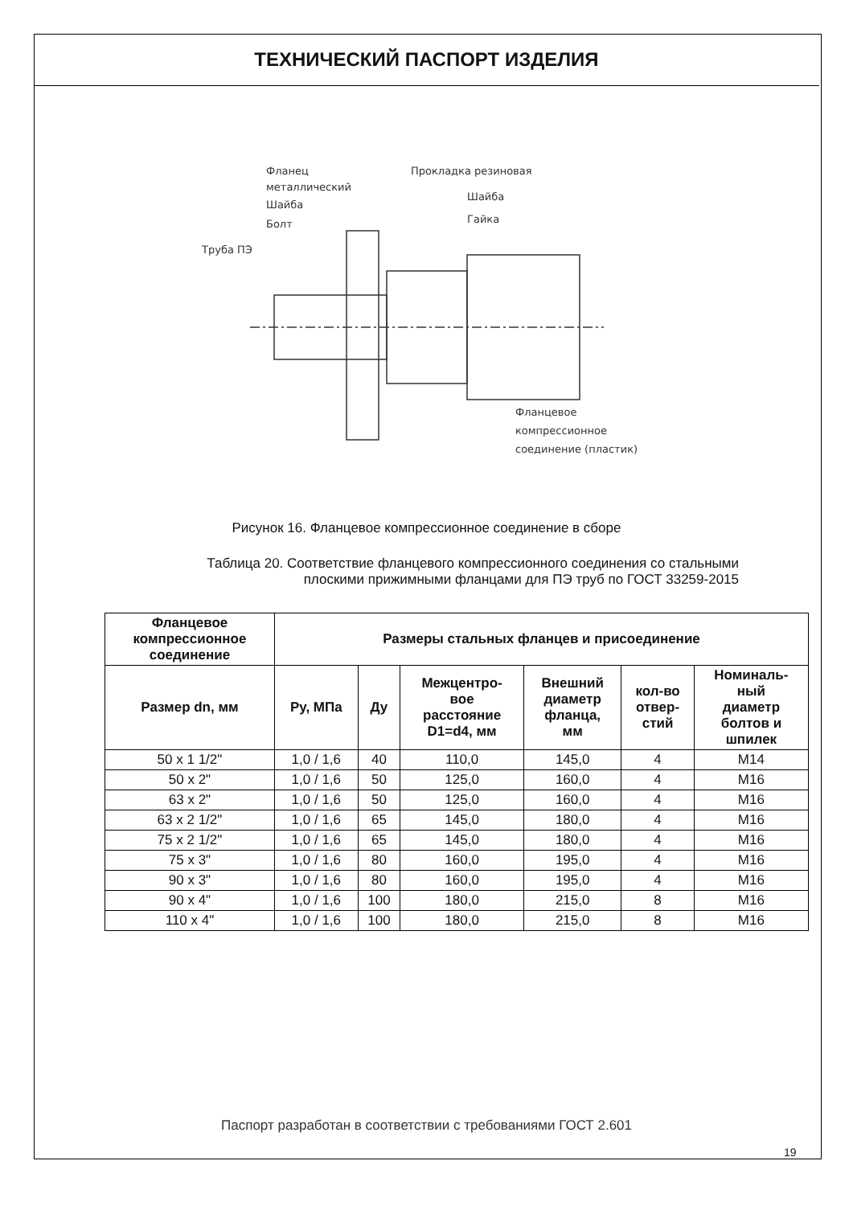ТЕХНИЧЕСКИЙ ПАСПОРТ ИЗДЕЛИЯ
Фланец
металлический
Шайба
Болт
Труба ПЭ
Прокладка резиновая
Шайба
Гайка
Фланцевое
компрессионное
соединение (пластик)
Рисунок 16. Фланцевое компрессионное соединение в сборе
Таблица 20. Соответствие фланцевого компрессионного соединения со стальными
плоскими прижимными фланцами для ПЭ труб по ГОСТ 33259-2015
| Фланцевое компрессионное соединение | Размеры стальных фланцев и присоединение | | | | | |
| --- | --- | --- | --- | --- | --- | --- |
| Размер dn, мм | Ру, МПа | Ду | Межцентро- вое расстояние D1=d4, мм | Внешний диаметр фланца, мм | кол-во отвер- стий | Номиналь- ный диаметр болтов и шпилек |
| 50 x 1 1/2" | 1,0 / 1,6 | 40 | 110,0 | 145,0 | 4 | M14 |
| 50 x 2" | 1,0 / 1,6 | 50 | 125,0 | 160,0 | 4 | M16 |
| 63 x 2" | 1,0 / 1,6 | 50 | 125,0 | 160,0 | 4 | M16 |
| 63 x 2 1/2" | 1,0 / 1,6 | 65 | 145,0 | 180,0 | 4 | M16 |
| 75 x 2 1/2" | 1,0 / 1,6 | 65 | 145,0 | 180,0 | 4 | M16 |
| 75 x 3" | 1,0 / 1,6 | 80 | 160,0 | 195,0 | 4 | M16 |
| 90 x 3" | 1,0 / 1,6 | 80 | 160,0 | 195,0 | 4 | M16 |
| 90 x 4" | 1,0 / 1,6 | 100 | 180,0 | 215,0 | 8 | M16 |
| 110 x 4" | 1,0 / 1,6 | 100 | 180,0 | 215,0 | 8 | M16 |
Паспорт разработан в соответствии с требованиями ГОСТ 2.601
19